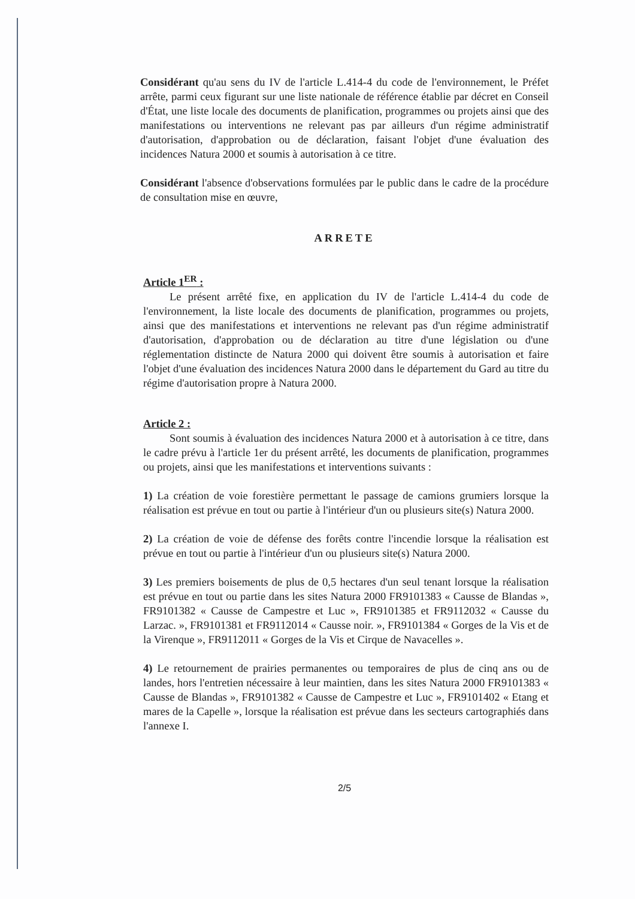Considérant qu'au sens du IV de l'article L.414-4 du code de l'environnement, le Préfet arrête, parmi ceux figurant sur une liste nationale de référence établie par décret en Conseil d'État, une liste locale des documents de planification, programmes ou projets ainsi que des manifestations ou interventions ne relevant pas par ailleurs d'un régime administratif d'autorisation, d'approbation ou de déclaration, faisant l'objet d'une évaluation des incidences Natura 2000 et soumis à autorisation à ce titre.
Considérant l'absence d'observations formulées par le public dans le cadre de la procédure de consultation mise en œuvre,
ARRETE
Article 1<sup>ER</sup> :
Le présent arrêté fixe, en application du IV de l'article L.414-4 du code de l'environnement, la liste locale des documents de planification, programmes ou projets, ainsi que des manifestations et interventions ne relevant pas d'un régime administratif d'autorisation, d'approbation ou de déclaration au titre d'une législation ou d'une réglementation distincte de Natura 2000 qui doivent être soumis à autorisation et faire l'objet d'une évaluation des incidences Natura 2000 dans le département du Gard au titre du régime d'autorisation propre à Natura 2000.
Article 2 :
Sont soumis à évaluation des incidences Natura 2000 et à autorisation à ce titre, dans le cadre prévu à l'article 1er du présent arrêté, les documents de planification, programmes ou projets, ainsi que les manifestations et interventions suivants :
1) La création de voie forestière permettant le passage de camions grumiers lorsque la réalisation est prévue en tout ou partie à l'intérieur d'un ou plusieurs site(s) Natura 2000.
2) La création de voie de défense des forêts contre l'incendie lorsque la réalisation est prévue en tout ou partie à l'intérieur d'un ou plusieurs site(s) Natura 2000.
3) Les premiers boisements de plus de 0,5 hectares d'un seul tenant lorsque la réalisation est prévue en tout ou partie dans les sites Natura 2000 FR9101383 « Causse de Blandas », FR9101382 « Causse de Campestre et Luc », FR9101385 et FR9112032 « Causse du Larzac. », FR9101381 et FR9112014 « Causse noir. », FR9101384 « Gorges de la Vis et de la Virenque », FR9112011 « Gorges de la Vis et Cirque de Navacelles ».
4) Le retournement de prairies permanentes ou temporaires de plus de cinq ans ou de landes, hors l'entretien nécessaire à leur maintien, dans les sites Natura 2000 FR9101383 « Causse de Blandas », FR9101382 « Causse de Campestre et Luc », FR9101402 « Etang et mares de la Capelle », lorsque la réalisation est prévue dans les secteurs cartographiés dans l'annexe I.
2/5